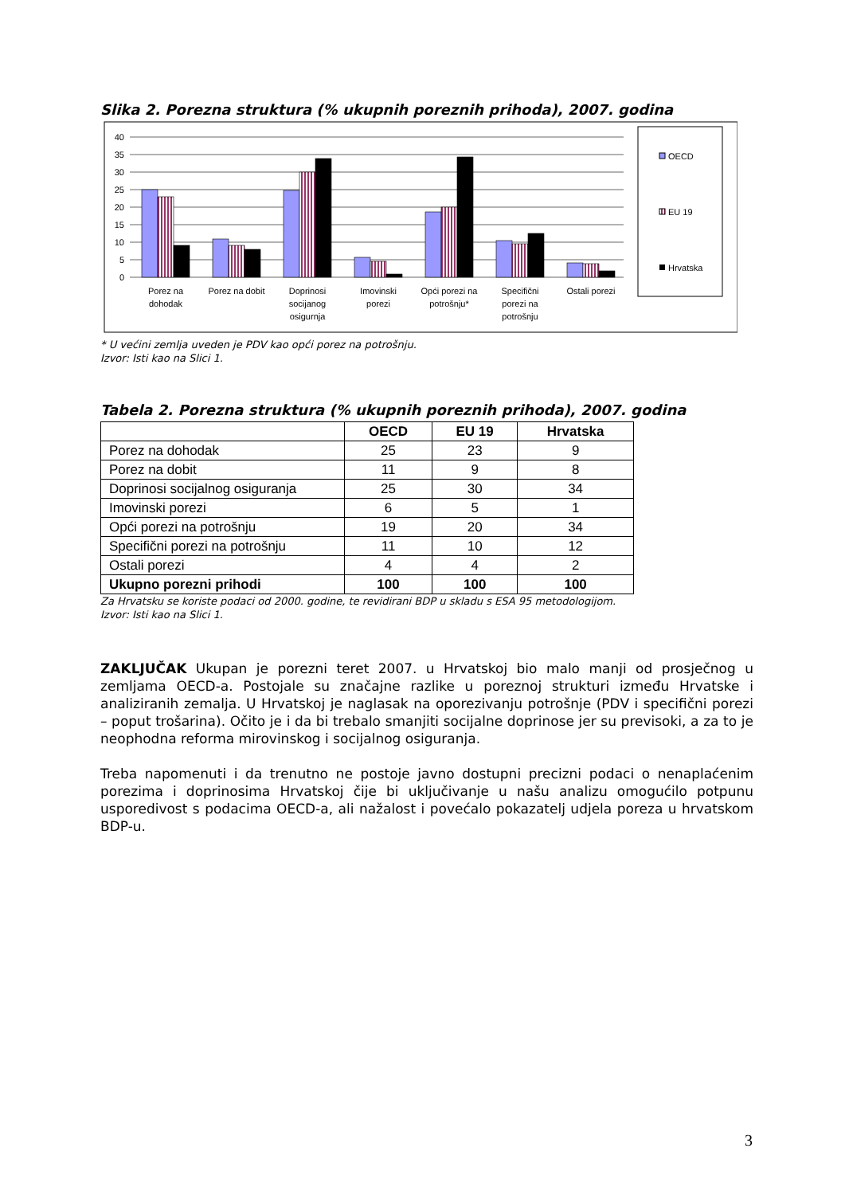Slika 2. Porezna struktura (% ukupnih poreznih prihoda), 2007. godina
40
35
30
25
20
15
10
5
0
Porez na
dohodak
Porez na dobit
Doprinosi
socijanog
osigurnja
Imovinski
porezi
Opći porezi na
potrošnju*
Specifični
porezi na
potrošnju
Ostali porezi
OECD
EU 19
Hrvatska
* U većini zemlja uveden je PDV kao opći porez na potrošnju.
Izvor: Isti kao na Slici 1.
Tabela 2. Porezna struktura (% ukupnih poreznih prihoda), 2007. godina
| | OECD | EU 19 | Hrvatska |
| --- | --- | --- | --- |
| Porez na dohodak | 25 | 23 | 9 |
| Porez na dobit | 11 | 9 | 8 |
| Doprinosi socijalnog osiguranja | 25 | 30 | 34 |
| Imovinski porezi | 6 | 5 | 1 |
| Opći porezi na potrošnju | 19 | 20 | 34 |
| Specifični porezi na potrošnju | 11 | 10 | 12 |
| Ostali porezi | 4 | 4 | 2 |
| Ukupno porezni prihodi | 100 | 100 | 100 |
Za Hrvatsku se koriste podaci od 2000. godine, te revidirani BDP u skladu s ESA 95 metodologijom.
Izvor: Isti kao na Slici 1.
ZAKLJUČAK Ukupan je porezni teret 2007. u Hrvatskoj bio malo manji od prosječnog u zemljama OECD-a. Postojale su značajne razlike u poreznoj strukturi između Hrvatske i analiziranih zemalja. U Hrvatskoj je naglasak na oporezivanju potrošnje (PDV i specifični porezi – poput trošarina). Očito je i da bi trebalo smanjiti socijalne doprinose jer su previsoki, a za to je neophodna reforma mirovinskog i socijalnog osiguranja.
Treba napomenuti i da trenutno ne postoje javno dostupni precizni podaci o nenaplaćenim porezima i doprinosima Hrvatskoj čije bi uključivanje u našu analizu omogućilo potpunu usporedivost s podacima OECD-a, ali nažalost i povećalo pokazatelj udjela poreza u hrvatskom BDP-u.
3